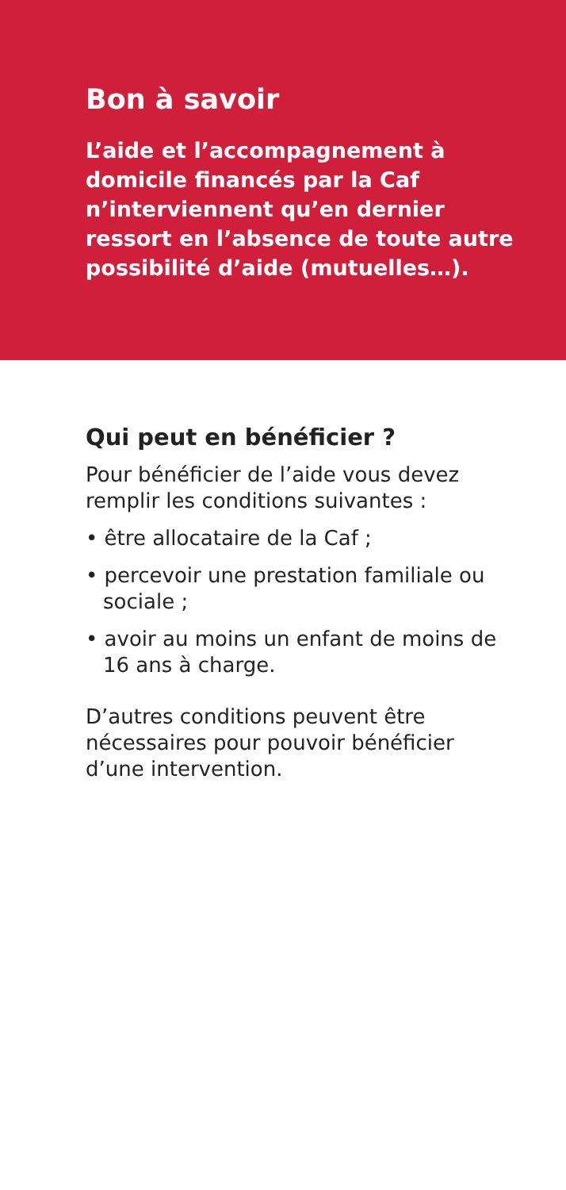Bon à savoir
L’aide et l’accompagnement à domicile financés par la Caf n’interviennent qu’en dernier ressort en l’absence de toute autre possibilité d’aide (mutuelles…).
Qui peut en bénéficier ?
Pour bénéficier de l’aide vous devez remplir les conditions suivantes :
• être allocataire de la Caf ;
• percevoir une prestation familiale ou sociale ;
• avoir au moins un enfant de moins de 16 ans à charge.
D’autres conditions peuvent être nécessaires pour pouvoir bénéficier d’une intervention.